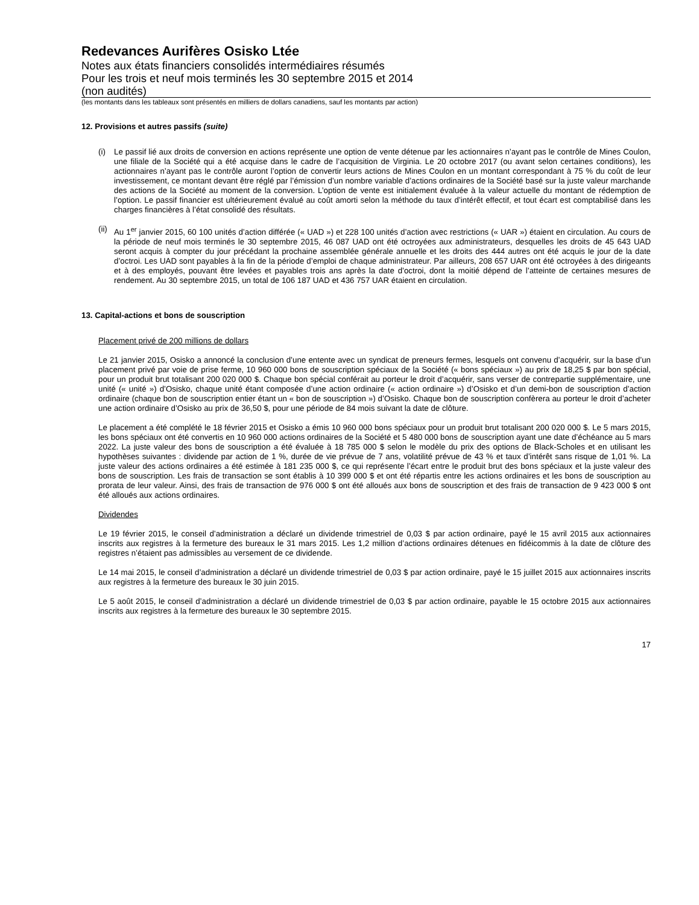Redevances Aurifères Osisko Ltée
Notes aux états financiers consolidés intermédiaires résumés
Pour les trois et neuf mois terminés les 30 septembre 2015 et 2014
(non audités)
(les montants dans les tableaux sont présentés en milliers de dollars canadiens, sauf les montants par action)
12. Provisions et autres passifs (suite)
(i) Le passif lié aux droits de conversion en actions représente une option de vente détenue par les actionnaires n’ayant pas le contrôle de Mines Coulon, une filiale de la Société qui a été acquise dans le cadre de l’acquisition de Virginia. Le 20 octobre 2017 (ou avant selon certaines conditions), les actionnaires n’ayant pas le contrôle auront l’option de convertir leurs actions de Mines Coulon en un montant correspondant à 75 % du coût de leur investissement, ce montant devant être réglé par l’émission d’un nombre variable d’actions ordinaires de la Société basé sur la juste valeur marchande des actions de la Société au moment de la conversion. L’option de vente est initialement évaluée à la valeur actuelle du montant de rédemption de l’option. Le passif financier est ultérieurement évalué au coût amorti selon la méthode du taux d’intérêt effectif, et tout écart est comptabilisé dans les charges financières à l’état consolidé des résultats.
(ii) Au 1<sup>er</sup> janvier 2015, 60 100 unités d’action différée (« UAD ») et 228 100 unités d’action avec restrictions (« UAR ») étaient en circulation. Au cours de la période de neuf mois terminés le 30 septembre 2015, 46 087 UAD ont été octroyées aux administrateurs, desquelles les droits de 45 643 UAD seront acquis à compter du jour précédant la prochaine assemblée générale annuelle et les droits des 444 autres ont été acquis le jour de la date d’octroi. Les UAD sont payables à la fin de la période d’emploi de chaque administrateur. Par ailleurs, 208 657 UAR ont été octroyées à des dirigeants et à des employés, pouvant être levées et payables trois ans après la date d’octroi, dont la moitié dépend de l’atteinte de certaines mesures de rendement. Au 30 septembre 2015, un total de 106 187 UAD et 436 757 UAR étaient en circulation.
13. Capital-actions et bons de souscription
Placement privé de 200 millions de dollars
Le 21 janvier 2015, Osisko a annoncé la conclusion d’une entente avec un syndicat de preneurs fermes, lesquels ont convenu d’acquérir, sur la base d’un placement privé par voie de prise ferme, 10 960 000 bons de souscription spéciaux de la Société (« bons spéciaux ») au prix de 18,25 $ par bon spécial, pour un produit brut totalisant 200 020 000 $. Chaque bon spécial conférait au porteur le droit d’acquérir, sans verser de contrepartie supplémentaire, une unité (« unité ») d’Osisko, chaque unité étant composée d’une action ordinaire (« action ordinaire ») d’Osisko et d’un demi-bon de souscription d’action ordinaire (chaque bon de souscription entier étant un « bon de souscription ») d’Osisko. Chaque bon de souscription confèrera au porteur le droit d’acheter une action ordinaire d’Osisko au prix de 36,50 $, pour une période de 84 mois suivant la date de clôture.
Le placement a été complété le 18 février 2015 et Osisko a émis 10 960 000 bons spéciaux pour un produit brut totalisant 200 020 000 $. Le 5 mars 2015, les bons spéciaux ont été convertis en 10 960 000 actions ordinaires de la Société et 5 480 000 bons de souscription ayant une date d’échéance au 5 mars 2022. La juste valeur des bons de souscription a été évaluée à 18 785 000 $ selon le modèle du prix des options de Black-Scholes et en utilisant les hypothèses suivantes : dividende par action de 1 %, durée de vie prévue de 7 ans, volatilité prévue de 43 % et taux d’intérêt sans risque de 1,01 %. La juste valeur des actions ordinaires a été estimée à 181 235 000 $, ce qui représente l’écart entre le produit brut des bons spéciaux et la juste valeur des bons de souscription. Les frais de transaction se sont établis à 10 399 000 $ et ont été répartis entre les actions ordinaires et les bons de souscription au prorata de leur valeur. Ainsi, des frais de transaction de 976 000 $ ont été alloués aux bons de souscription et des frais de transaction de 9 423 000 $ ont été alloués aux actions ordinaires.
Dividendes
Le 19 février 2015, le conseil d’administration a déclaré un dividende trimestriel de 0,03 $ par action ordinaire, payé le 15 avril 2015 aux actionnaires inscrits aux registres à la fermeture des bureaux le 31 mars 2015. Les 1,2 million d’actions ordinaires détenues en fidéicommis à la date de clôture des registres n’étaient pas admissibles au versement de ce dividende.
Le 14 mai 2015, le conseil d’administration a déclaré un dividende trimestriel de 0,03 $ par action ordinaire, payé le 15 juillet 2015 aux actionnaires inscrits aux registres à la fermeture des bureaux le 30 juin 2015.
Le 5 août 2015, le conseil d’administration a déclaré un dividende trimestriel de 0,03 $ par action ordinaire, payable le 15 octobre 2015 aux actionnaires inscrits aux registres à la fermeture des bureaux le 30 septembre 2015.
17